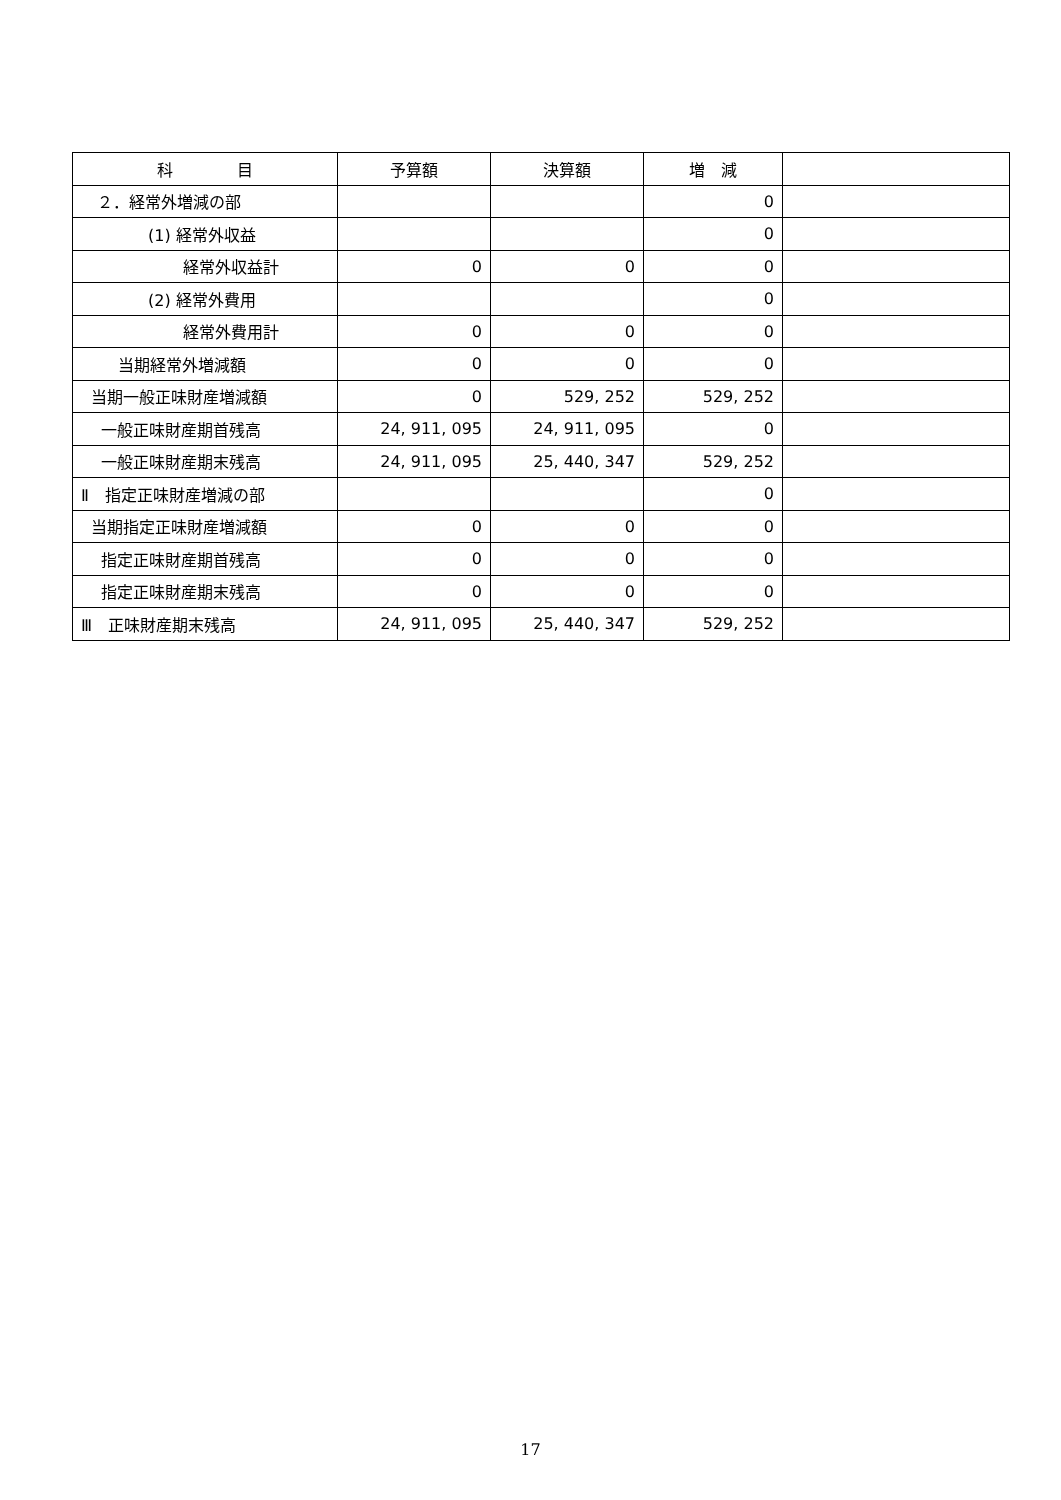| 科 目 | 予算額 | 決算額 | 増 減 | |
| --- | --- | --- | --- | --- |
| ２．経常外増減の部 | | | 0 | |
| (1) 経常外収益 | | | 0 | |
| 経常外収益計 | 0 | 0 | 0 | |
| (2) 経常外費用 | | | 0 | |
| 経常外費用計 | 0 | 0 | 0 | |
| 当期経常外増減額 | 0 | 0 | 0 | |
| 当期一般正味財産増減額 | 0 | 529, 252 | 529, 252 | |
| 一般正味財産期首残高 | 24, 911, 095 | 24, 911, 095 | 0 | |
| 一般正味財産期末残高 | 24, 911, 095 | 25, 440, 347 | 529, 252 | |
| Ⅱ 指定正味財産増減の部 | | | 0 | |
| 当期指定正味財産増減額 | 0 | 0 | 0 | |
| 指定正味財産期首残高 | 0 | 0 | 0 | |
| 指定正味財産期末残高 | 0 | 0 | 0 | |
| Ⅲ 正味財産期末残高 | 24, 911, 095 | 25, 440, 347 | 529, 252 | |
17